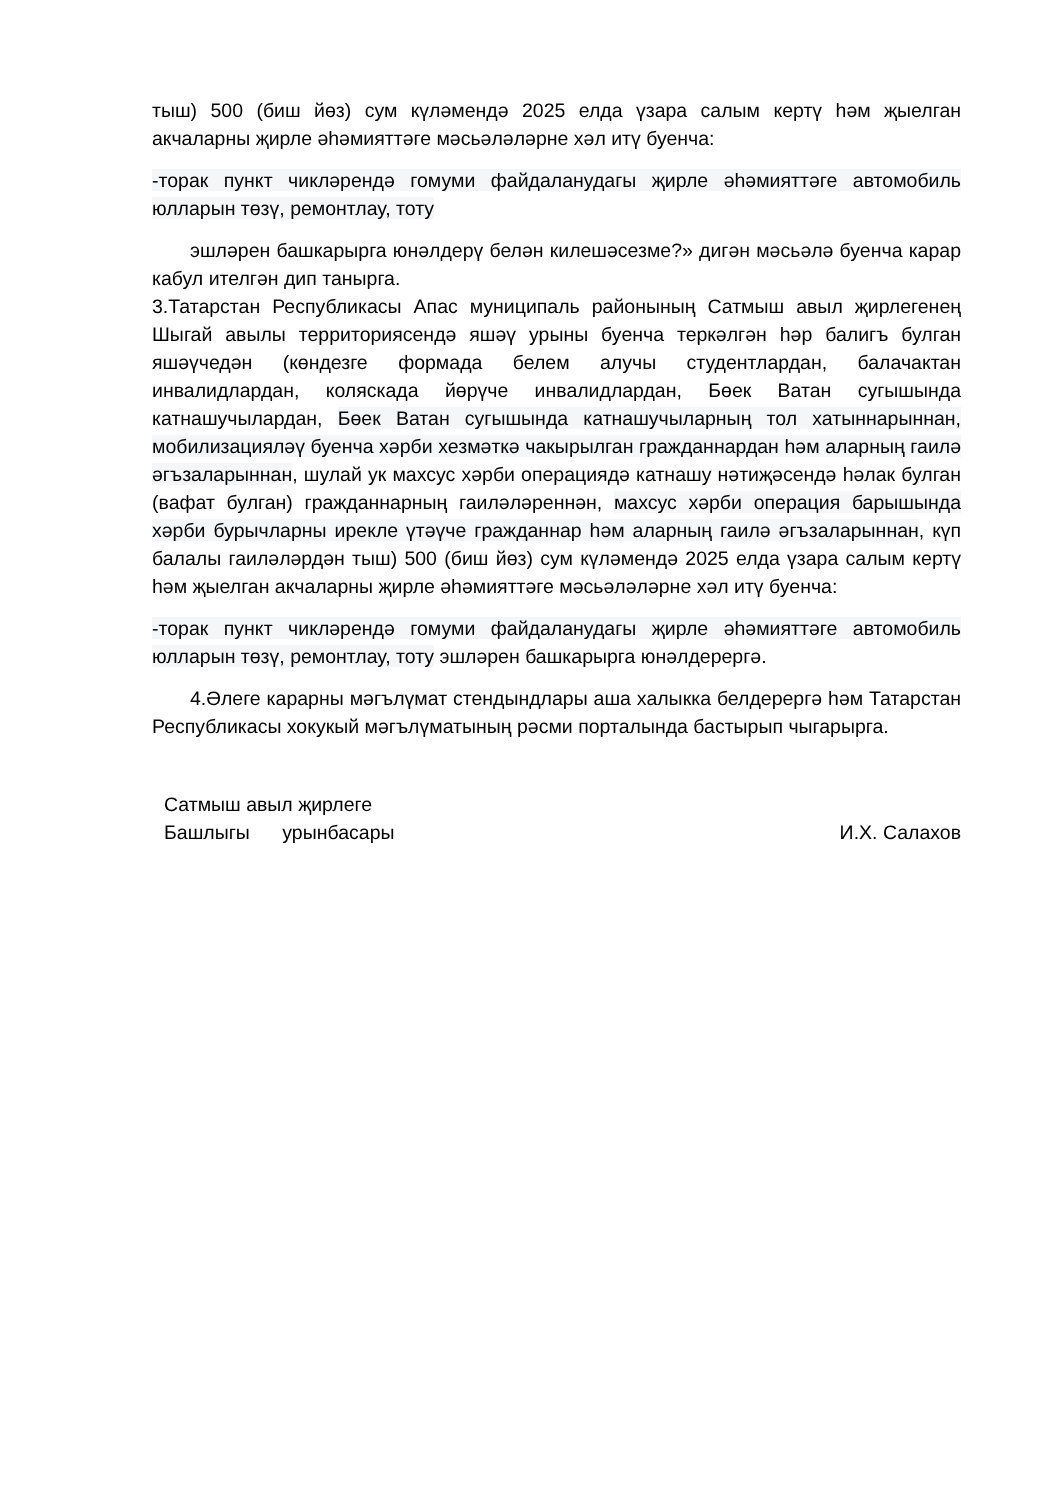тыш) 500 (биш йөз) сум күләмендә 2025 елда үзара салым кертү һәм җыелган акчаларны җирле әһәмияттәге мәсьәләләрне хәл итү буенча:
-торак пункт чикләрендә гомуми файдаланудагы җирле әһәмияттәге автомобиль юлларын төзү, ремонтлау, тоту
эшләрен башкарырга юнәлдерү белән килешәсезме?» дигән мәсьәлә буенча карар кабул ителгән дип танырга.
3.Татарстан Республикасы Апас муниципаль районының Сатмыш авыл җирлегенең Шыгай авылы территориясендә яшәү урыны буенча теркәлгән һәр балигъ булган яшәүчедән (көндезге формада белем алучы студентлардан, балачактан инвалидлардан, коляскада йөрүче инвалидлардан, Бөек Ватан сугышында катнашучылардан, Бөек Ватан сугышында катнашучыларның тол хатыннарыннан, мобилизацияләү буенча хәрби хезмәткә чакырылган гражданнардан һәм аларның гаилә әгъзаларыннан, шулай ук махсус хәрби операциядә катнашу нәтиҗәсендә һәлак булган (вафат булган) гражданнарның гаиләләреннән, махсус хәрби операция барышында хәрби бурычларны ирекле үтәүче гражданнар һәм аларның гаилә әгъзаларыннан, күп балалы гаиләләрдән тыш) 500 (биш йөз) сум күләмендә 2025 елда үзара салым кертү һәм җыелган акчаларны җирле әһәмияттәге мәсьәләләрне хәл итү буенча:
-торак пункт чикләрендә гомуми файдаланудагы җирле әһәмияттәге автомобиль юлларын төзү, ремонтлау, тоту эшләрен башкарырга юнәлдерергә.
4.Әлеге карарны мәгълүмат стендындлары аша халыкка белдерергә һәм Татарстан Республикасы хокукый мәгълүматының рәсми порталында бастырып чыгарырга.
Сатмыш авыл җирлеге
Башлыгы урынбасары
И.Х. Салахов